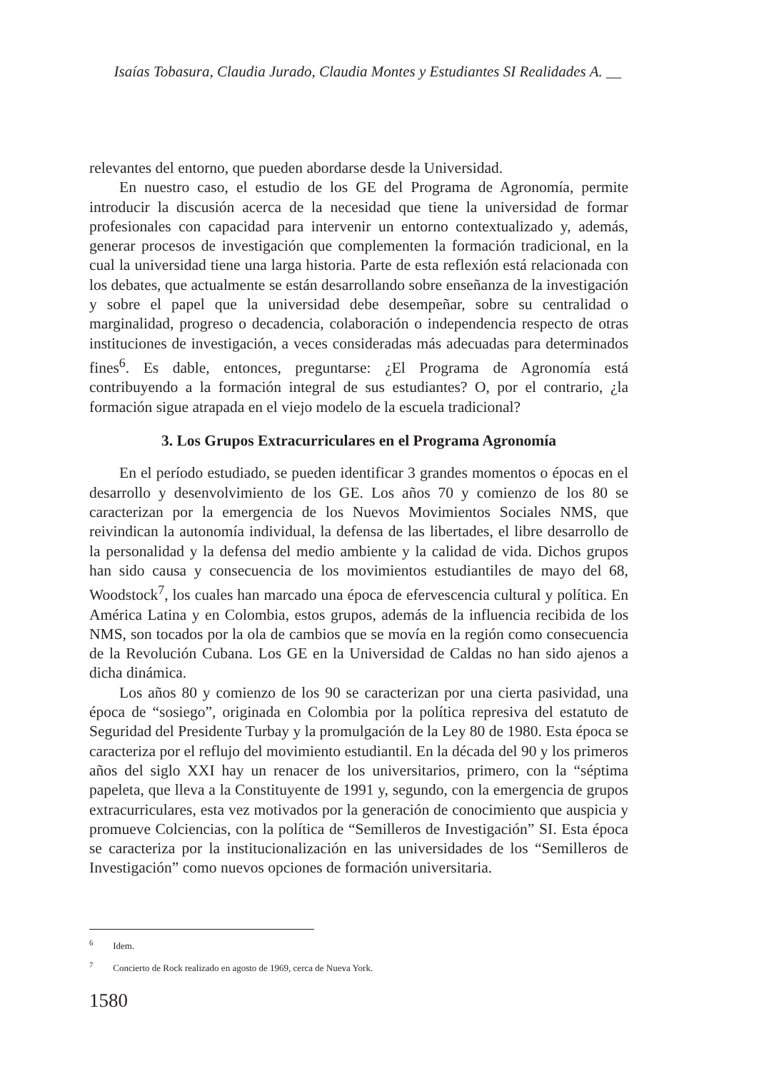Isaías Tobasura, Claudia Jurado, Claudia Montes y Estudiantes SI Realidades A. __
relevantes del entorno, que pueden abordarse desde la Universidad.
En nuestro caso, el estudio de los GE del Programa de Agronomía, permite introducir la discusión acerca de la necesidad que tiene la universidad de formar profesionales con capacidad para intervenir un entorno contextualizado y, además, generar procesos de investigación que complementen la formación tradicional, en la cual la universidad tiene una larga historia. Parte de esta reflexión está relacionada con los debates, que actualmente se están desarrollando sobre enseñanza de la investigación y sobre el papel que la universidad debe desempeñar, sobre su centralidad o marginalidad, progreso o decadencia, colaboración o independencia respecto de otras instituciones de investigación, a veces consideradas más adecuadas para determinados fines<sup>6</sup>. Es dable, entonces, preguntarse: ¿El Programa de Agronomía está contribuyendo a la formación integral de sus estudiantes? O, por el contrario, ¿la formación sigue atrapada en el viejo modelo de la escuela tradicional?
3. Los Grupos Extracurriculares en el Programa Agronomía
En el período estudiado, se pueden identificar 3 grandes momentos o épocas en el desarrollo y desenvolvimiento de los GE. Los años 70 y comienzo de los 80 se caracterizan por la emergencia de los Nuevos Movimientos Sociales NMS, que reivindican la autonomía individual, la defensa de las libertades, el libre desarrollo de la personalidad y la defensa del medio ambiente y la calidad de vida. Dichos grupos han sido causa y consecuencia de los movimientos estudiantiles de mayo del 68, Woodstock<sup>7</sup>, los cuales han marcado una época de efervescencia cultural y política. En América Latina y en Colombia, estos grupos, además de la influencia recibida de los NMS, son tocados por la ola de cambios que se movía en la región como consecuencia de la Revolución Cubana. Los GE en la Universidad de Caldas no han sido ajenos a dicha dinámica.
Los años 80 y comienzo de los 90 se caracterizan por una cierta pasividad, una época de “sosiego”, originada en Colombia por la política represiva del estatuto de Seguridad del Presidente Turbay y la promulgación de la Ley 80 de 1980. Esta época se caracteriza por el reflujo del movimiento estudiantil. En la década del 90 y los primeros años del siglo XXI hay un renacer de los universitarios, primero, con la “séptima papeleta, que lleva a la Constituyente de 1991 y, segundo, con la emergencia de grupos extracurriculares, esta vez motivados por la generación de conocimiento que auspicia y promueve Colciencias, con la política de “Semilleros de Investigación” SI. Esta época se caracteriza por la institucionalización en las universidades de los “Semilleros de Investigación” como nuevos opciones de formación universitaria.
<sup>6</sup> Idem.
<sup>7</sup> Concierto de Rock realizado en agosto de 1969, cerca de Nueva York.
1580